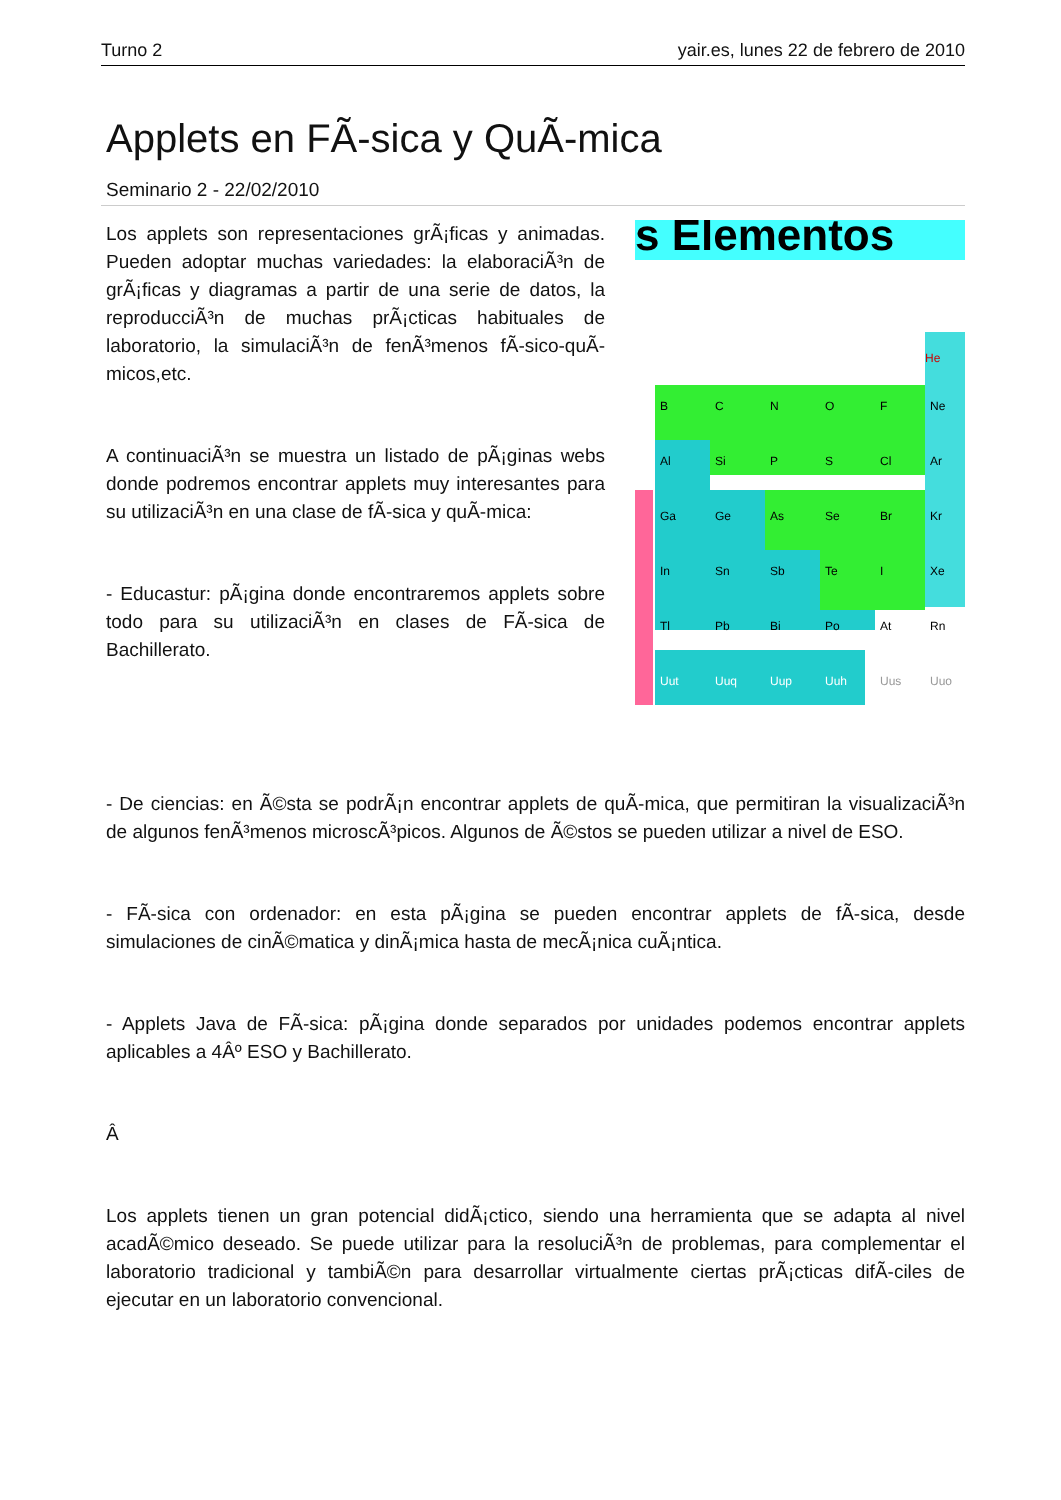Turno 2 yair.es, lunes 22 de febrero de 2010
Applets en FÃ-sica y QuÃ-mica
Seminario 2 - 22/02/2010
Los applets son representaciones grÃ¡ficas y animadas. Pueden adoptar muchas variedades: la elaboraciÃ³n de grÃ¡ficas y diagramas a partir de una serie de datos, la reproducciÃ³n de muchas prÃ¡cticas habituales de laboratorio, la simulaciÃ³n de fenÃ³menos fÃ-sico-quÃ-micos,etc.
A continuaciÃ³n se muestra un listado de pÃ¡ginas webs donde podremos encontrar applets muy interesantes para su utilizaciÃ³n en una clase de fÃ-sica y quÃ-mica:
- Educastur: pÃ¡gina donde encontraremos applets sobre todo para su utilizaciÃ³n en clases de FÃ-sica de Bachillerato.
s Elementos
He
B
C
N
O
F
Ne
Al
Si
P
S
Cl
Ar
Ga
Ge
As
Se
Br
Kr
In
Sn
Sb
Te
I
Xe
Tl
Pb
Bi
Po
At
Rn
Uut
Uuq
Uup
Uuh
Uus
Uuo
- De ciencias: en Ã©sta se podrÃ¡n encontrar applets de quÃ-mica, que permitiran la visualizaciÃ³n de algunos fenÃ³menos microscÃ³picos. Algunos de Ã©stos se pueden utilizar a nivel de ESO.
- FÃ-sica con ordenador: en esta pÃ¡gina se pueden encontrar applets de fÃ-sica, desde simulaciones de cinÃ©matica y dinÃ¡mica hasta de mecÃ¡nica cuÃ¡ntica.
- Applets Java de FÃ-sica: pÃ¡gina donde separados por unidades podemos encontrar applets aplicables a 4Âº ESO y Bachillerato.
Â
Los applets tienen un gran potencial didÃ¡ctico, siendo una herramienta que se adapta al nivel acadÃ©mico deseado. Se puede utilizar para la resoluciÃ³n de problemas, para complementar el laboratorio tradicional y tambiÃ©n para desarrollar virtualmente ciertas prÃ¡cticas difÃ-ciles de ejecutar en un laboratorio convencional.